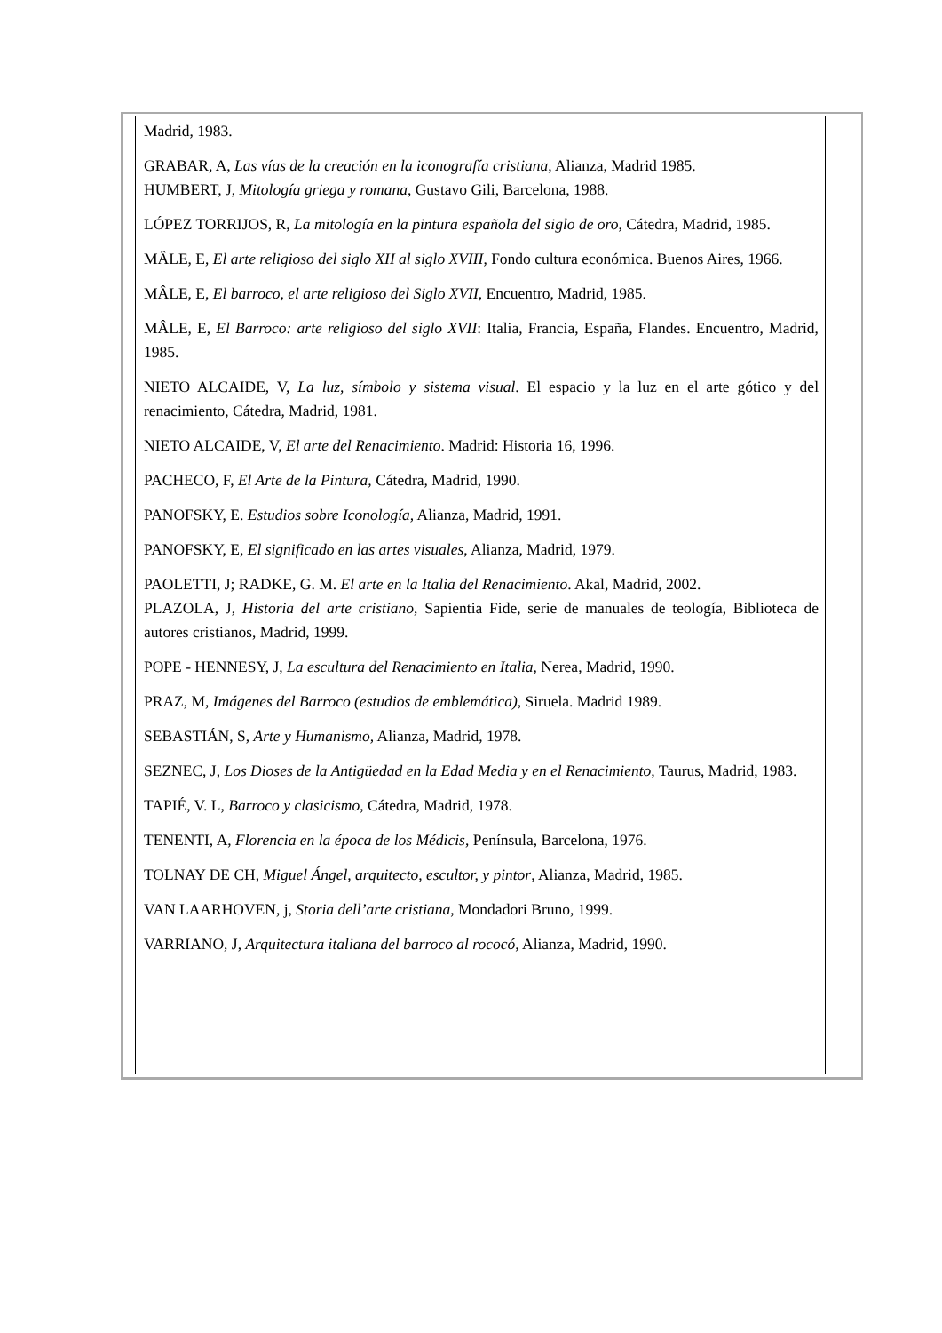Madrid, 1983.
GRABAR, A, Las vías de la creación en la iconografía cristiana, Alianza, Madrid 1985.
HUMBERT, J, Mitología griega y romana, Gustavo Gili, Barcelona, 1988.
LÓPEZ TORRIJOS, R, La mitología en la pintura española del siglo de oro, Cátedra, Madrid, 1985.
MÂLE, E, El arte religioso del siglo XII al siglo XVIII, Fondo cultura económica. Buenos Aires, 1966.
MÂLE, E, El barroco, el arte religioso del Siglo XVII, Encuentro, Madrid, 1985.
MÂLE, E, El Barroco: arte religioso del siglo XVII: Italia, Francia, España, Flandes. Encuentro, Madrid, 1985.
NIETO ALCAIDE, V, La luz, símbolo y sistema visual. El espacio y la luz en el arte gótico y del renacimiento, Cátedra, Madrid, 1981.
NIETO ALCAIDE, V, El arte del Renacimiento. Madrid: Historia 16, 1996.
PACHECO, F, El Arte de la Pintura, Cátedra, Madrid, 1990.
PANOFSKY, E. Estudios sobre Iconología, Alianza, Madrid, 1991.
PANOFSKY, E, El significado en las artes visuales, Alianza, Madrid, 1979.
PAOLETTI, J; RADKE, G. M. El arte en la Italia del Renacimiento. Akal, Madrid, 2002.
PLAZOLA, J, Historia del arte cristiano, Sapientia Fide, serie de manuales de teología, Biblioteca de autores cristianos, Madrid, 1999.
POPE - HENNESY, J, La escultura del Renacimiento en Italia, Nerea, Madrid, 1990.
PRAZ, M, Imágenes del Barroco (estudios de emblemática), Siruela. Madrid 1989.
SEBASTIÁN, S, Arte y Humanismo, Alianza, Madrid, 1978.
SEZNEC, J, Los Dioses de la Antigüedad en la Edad Media y en el Renacimiento, Taurus, Madrid, 1983.
TAPIÉ, V. L, Barroco y clasicismo, Cátedra, Madrid, 1978.
TENENTI, A, Florencia en la época de los Médicis, Península, Barcelona, 1976.
TOLNAY DE CH, Miguel Ángel, arquitecto, escultor, y pintor, Alianza, Madrid, 1985.
VAN LAARHOVEN, j, Storia dell’arte cristiana, Mondadori Bruno, 1999.
VARRIANO, J, Arquitectura italiana del barroco al rococó, Alianza, Madrid, 1990.